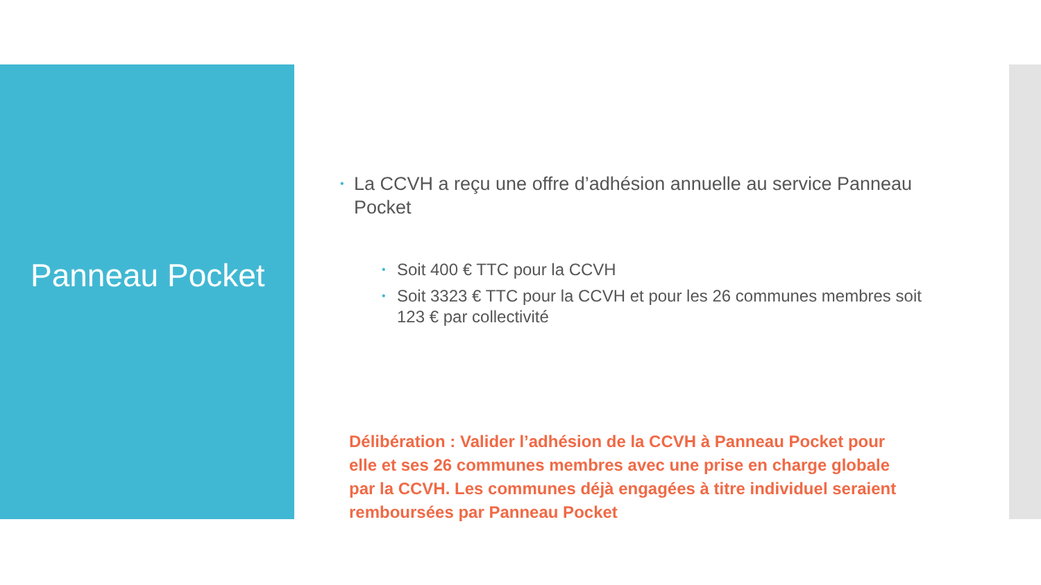Panneau Pocket
• La CCVH a reçu une offre d’adhésion annuelle au service Panneau Pocket
• Soit 400 € TTC pour la CCVH
• Soit 3323 € TTC pour la CCVH et pour les 26 communes membres soit 123 € par collectivité
Délibération : Valider l’adhésion de la CCVH à Panneau Pocket pour elle et ses 26 communes membres avec une prise en charge globale par la CCVH. Les communes déjà engagées à titre individuel seraient remboursées par Panneau Pocket